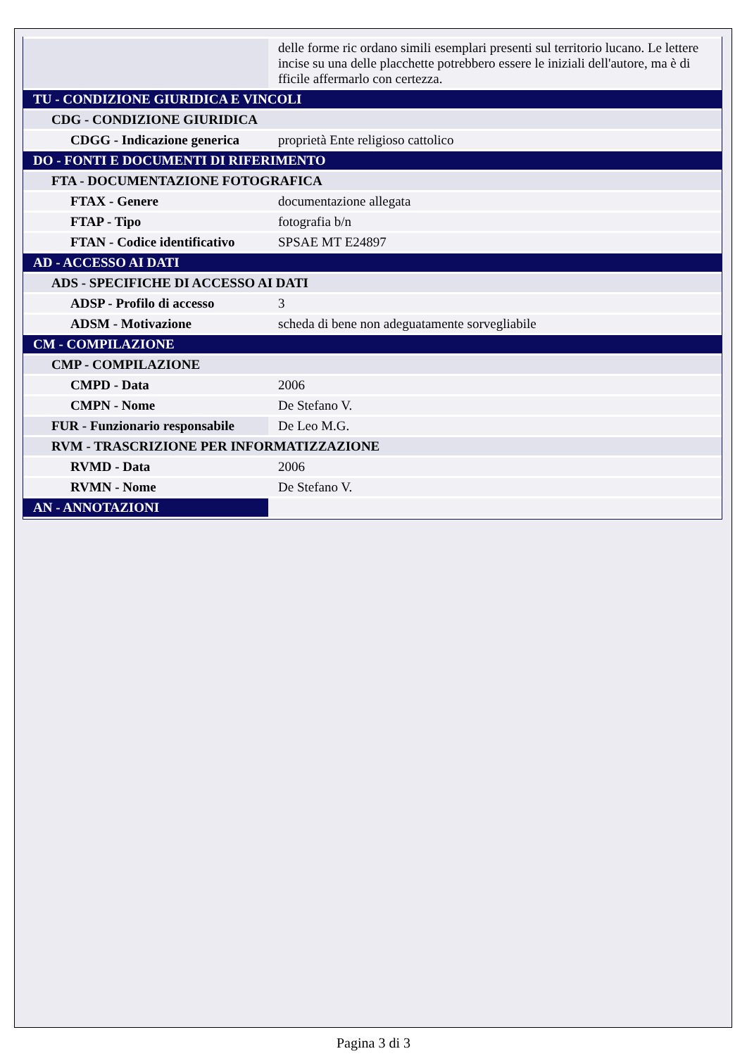| | delle forme ric ordano simili esemplari presenti sul territorio lucano. Le lettere incise su una delle placchette potrebbero essere le iniziali dell'autore, ma è di fficile affermarlo con certezza. |
| TU - CONDIZIONE GIURIDICA E VINCOLI | |
| CDG - CONDIZIONE GIURIDICA | |
| CDGG - Indicazione generica | proprietà Ente religioso cattolico |
| DO - FONTI E DOCUMENTI DI RIFERIMENTO | |
| FTA - DOCUMENTAZIONE FOTOGRAFICA | |
| FTAX - Genere | documentazione allegata |
| FTAP - Tipo | fotografia b/n |
| FTAN - Codice identificativo | SPSAE MT E24897 |
| AD - ACCESSO AI DATI | |
| ADS - SPECIFICHE DI ACCESSO AI DATI | |
| ADSP - Profilo di accesso | 3 |
| ADSM - Motivazione | scheda di bene non adeguatamente sorvegliabile |
| CM - COMPILAZIONE | |
| CMP - COMPILAZIONE | |
| CMPD - Data | 2006 |
| CMPN - Nome | De Stefano V. |
| FUR - Funzionario responsabile | De Leo M.G. |
| RVM - TRASCRIZIONE PER INFORMATIZZAZIONE | |
| RVMD - Data | 2006 |
| RVMN - Nome | De Stefano V. |
| AN - ANNOTAZIONI | |
Pagina 3 di 3